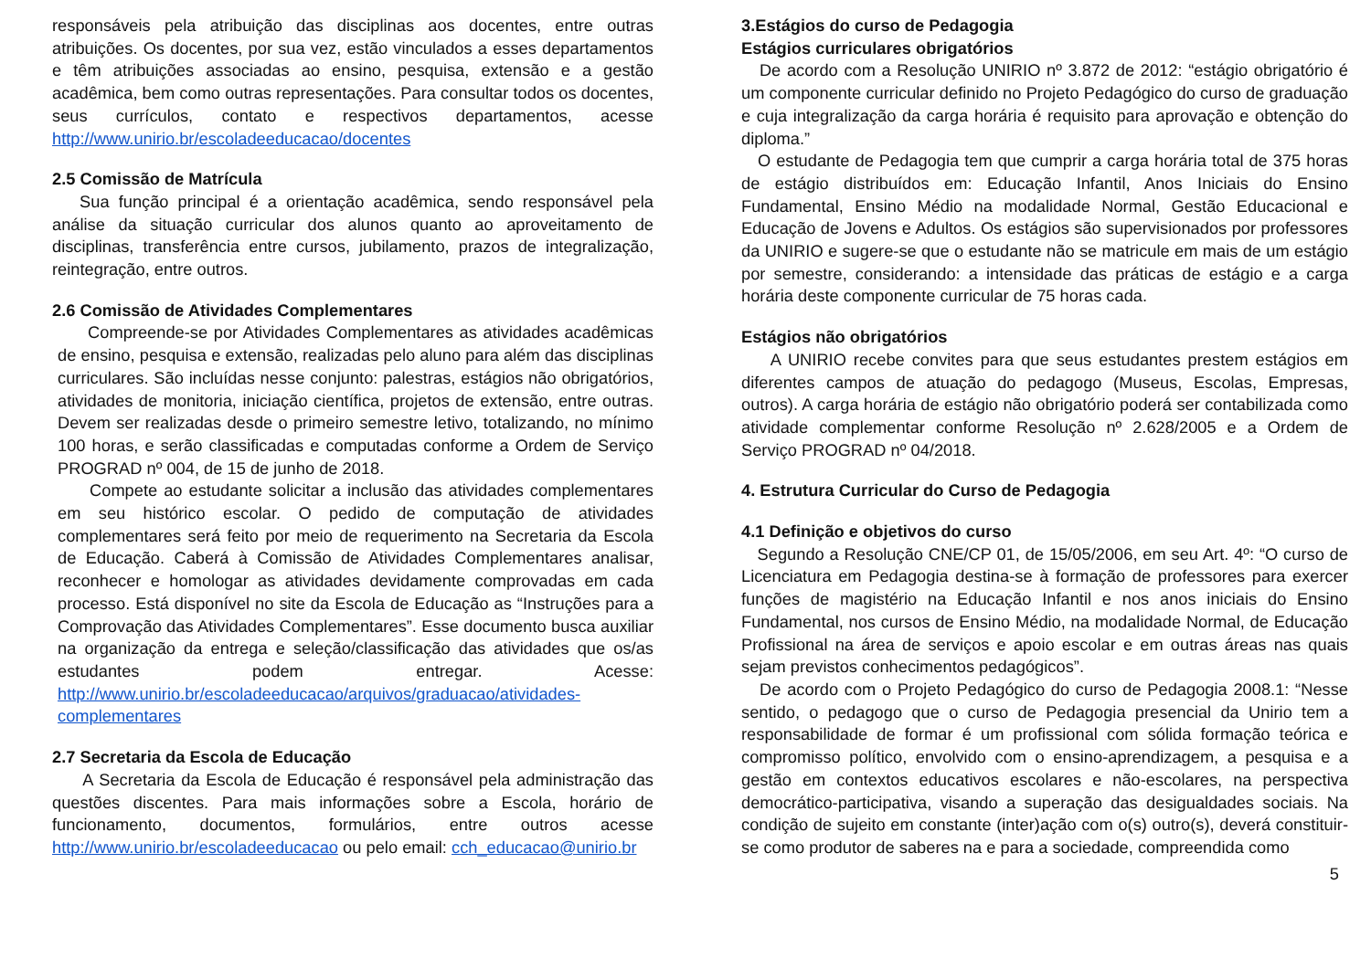responsáveis pela atribuição das disciplinas aos docentes, entre outras atribuições. Os docentes, por sua vez, estão vinculados a esses departamentos e têm atribuições associadas ao ensino, pesquisa, extensão e a gestão acadêmica, bem como outras representações. Para consultar todos os docentes, seus currículos, contato e respectivos departamentos, acesse http://www.unirio.br/escoladeeducacao/docentes
2.5 Comissão de Matrícula
Sua função principal é a orientação acadêmica, sendo responsável pela análise da situação curricular dos alunos quanto ao aproveitamento de disciplinas, transferência entre cursos, jubilamento, prazos de integralização, reintegração, entre outros.
2.6 Comissão de Atividades Complementares
Compreende-se por Atividades Complementares as atividades acadêmicas de ensino, pesquisa e extensão, realizadas pelo aluno para além das disciplinas curriculares. São incluídas nesse conjunto: palestras, estágios não obrigatórios, atividades de monitoria, iniciação científica, projetos de extensão, entre outras. Devem ser realizadas desde o primeiro semestre letivo, totalizando, no mínimo 100 horas, e serão classificadas e computadas conforme a Ordem de Serviço PROGRAD nº 004, de 15 de junho de 2018.
Compete ao estudante solicitar a inclusão das atividades complementares em seu histórico escolar. O pedido de computação de atividades complementares será feito por meio de requerimento na Secretaria da Escola de Educação. Caberá à Comissão de Atividades Complementares analisar, reconhecer e homologar as atividades devidamente comprovadas em cada processo. Está disponível no site da Escola de Educação as “Instruções para a Comprovação das Atividades Complementares”. Esse documento busca auxiliar na organização da entrega e seleção/classificação das atividades que os/as estudantes podem entregar. Acesse: http://www.unirio.br/escoladeeducacao/arquivos/graduacao/atividades-complementares
2.7 Secretaria da Escola de Educação
A Secretaria da Escola de Educação é responsável pela administração das questões discentes. Para mais informações sobre a Escola, horário de funcionamento, documentos, formulários, entre outros acesse http://www.unirio.br/escoladeeducacao ou pelo email: cch_educacao@unirio.br
3.Estágios do curso de Pedagogia
Estágios curriculares obrigatórios
De acordo com a Resolução UNIRIO nº 3.872 de 2012: “estágio obrigatório é um componente curricular definido no Projeto Pedagógico do curso de graduação e cuja integralização da carga horária é requisito para aprovação e obtenção do diploma.”
O estudante de Pedagogia tem que cumprir a carga horária total de 375 horas de estágio distribuídos em: Educação Infantil, Anos Iniciais do Ensino Fundamental, Ensino Médio na modalidade Normal, Gestão Educacional e Educação de Jovens e Adultos. Os estágios são supervisionados por professores da UNIRIO e sugere-se que o estudante não se matricule em mais de um estágio por semestre, considerando: a intensidade das práticas de estágio e a carga horária deste componente curricular de 75 horas cada.
Estágios não obrigatórios
A UNIRIO recebe convites para que seus estudantes prestem estágios em diferentes campos de atuação do pedagogo (Museus, Escolas, Empresas, outros). A carga horária de estágio não obrigatório poderá ser contabilizada como atividade complementar conforme Resolução nº 2.628/2005 e a Ordem de Serviço PROGRAD nº 04/2018.
4. Estrutura Curricular do Curso de Pedagogia
4.1 Definição e objetivos do curso
Segundo a Resolução CNE/CP 01, de 15/05/2006, em seu Art. 4º: “O curso de Licenciatura em Pedagogia destina-se à formação de professores para exercer funções de magistério na Educação Infantil e nos anos iniciais do Ensino Fundamental, nos cursos de Ensino Médio, na modalidade Normal, de Educação Profissional na área de serviços e apoio escolar e em outras áreas nas quais sejam previstos conhecimentos pedagógicos”.
De acordo com o Projeto Pedagógico do curso de Pedagogia 2008.1: “Nesse sentido, o pedagogo que o curso de Pedagogia presencial da Unirio tem a responsabilidade de formar é um profissional com sólida formação teórica e compromisso político, envolvido com o ensino-aprendizagem, a pesquisa e a gestão em contextos educativos escolares e não-escolares, na perspectiva democrático-participativa, visando a superação das desigualdades sociais. Na condição de sujeito em constante (inter)ação com o(s) outro(s), deverá constituir-se como produtor de saberes na e para a sociedade, compreendida como
5